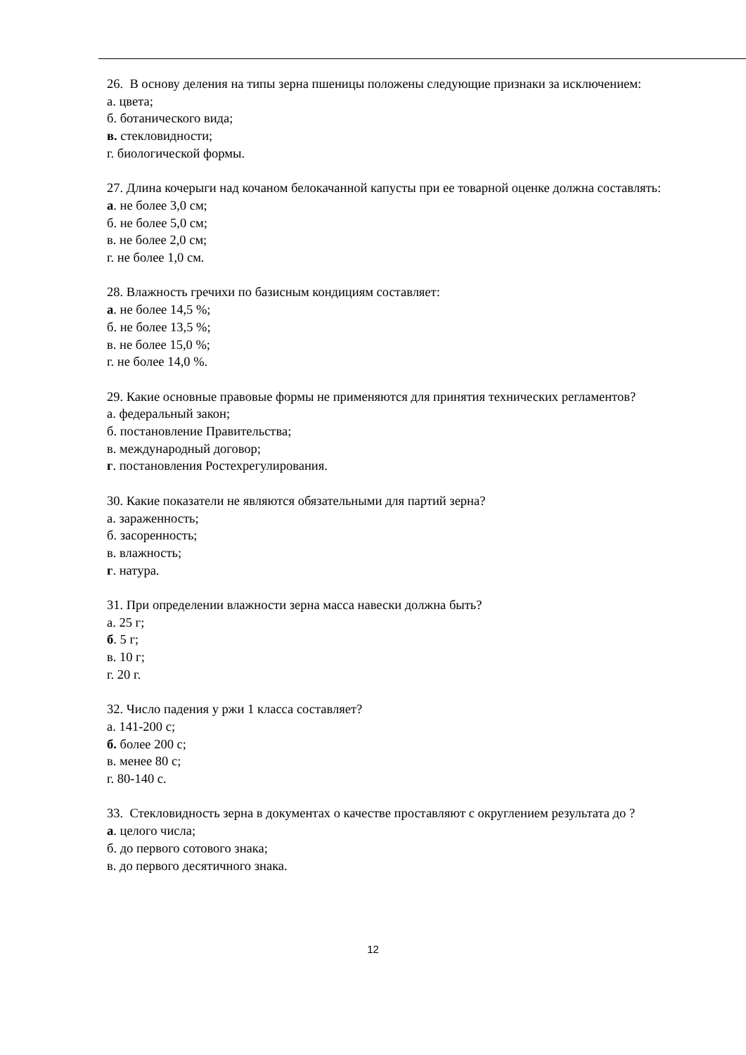26. В основу деления на типы зерна пшеницы положены следующие признаки за исключением:
а. цвета;
б. ботанического вида;
в. стекловидности;
г. биологической формы.
27. Длина кочерыги над кочаном белокачанной капусты при ее товарной оценке должна составлять:
а. не более 3,0 см;
б. не более 5,0 см;
в. не более 2,0 см;
г. не более 1,0 см.
28. Влажность гречихи по базисным кондициям составляет:
а. не более 14,5 %;
б. не более 13,5 %;
в. не более 15,0 %;
г. не более 14,0 %.
29. Какие основные правовые формы не применяются для принятия технических регламентов?
а. федеральный закон;
б. постановление Правительства;
в. международный договор;
г. постановления Ростехрегулирования.
30. Какие показатели не являются обязательными для партий зерна?
а. зараженность;
б. засоренность;
в. влажность;
г. натура.
31. При определении влажности зерна масса навески должна быть?
а. 25 г;
б. 5 г;
в. 10 г;
г. 20 г.
32. Число падения у ржи 1 класса составляет?
а. 141-200 с;
б. более 200 с;
в. менее 80 с;
г. 80-140 с.
33. Стекловидность зерна в документах о качестве проставляют с округлением результата до ?
а. целого числа;
б. до первого сотового знака;
в. до первого десятичного знака.
12